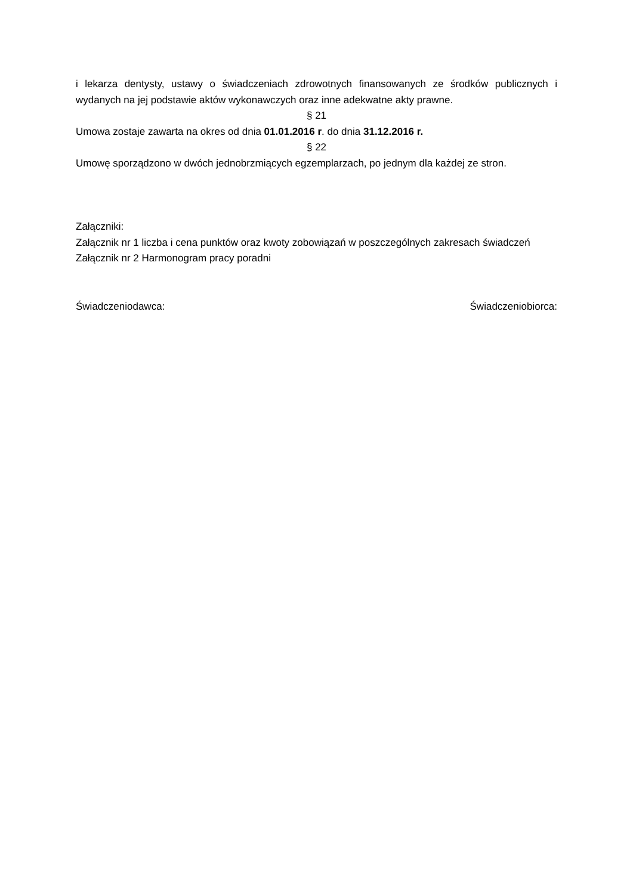i lekarza dentysty, ustawy o świadczeniach zdrowotnych finansowanych ze środków publicznych i wydanych na jej podstawie aktów wykonawczych oraz inne adekwatne akty prawne.
§ 21
Umowa zostaje zawarta na okres od dnia 01.01.2016 r. do dnia 31.12.2016 r.
§ 22
Umowę sporządzono w dwóch jednobrzmiących egzemplarzach, po jednym dla każdej ze stron.
Załączniki:
Załącznik nr 1 liczba i cena punktów oraz kwoty zobowiązań w poszczególnych zakresach świadczeń
Załącznik nr 2 Harmonogram pracy poradni
Świadczeniodawca: Świadczeniobiorca: